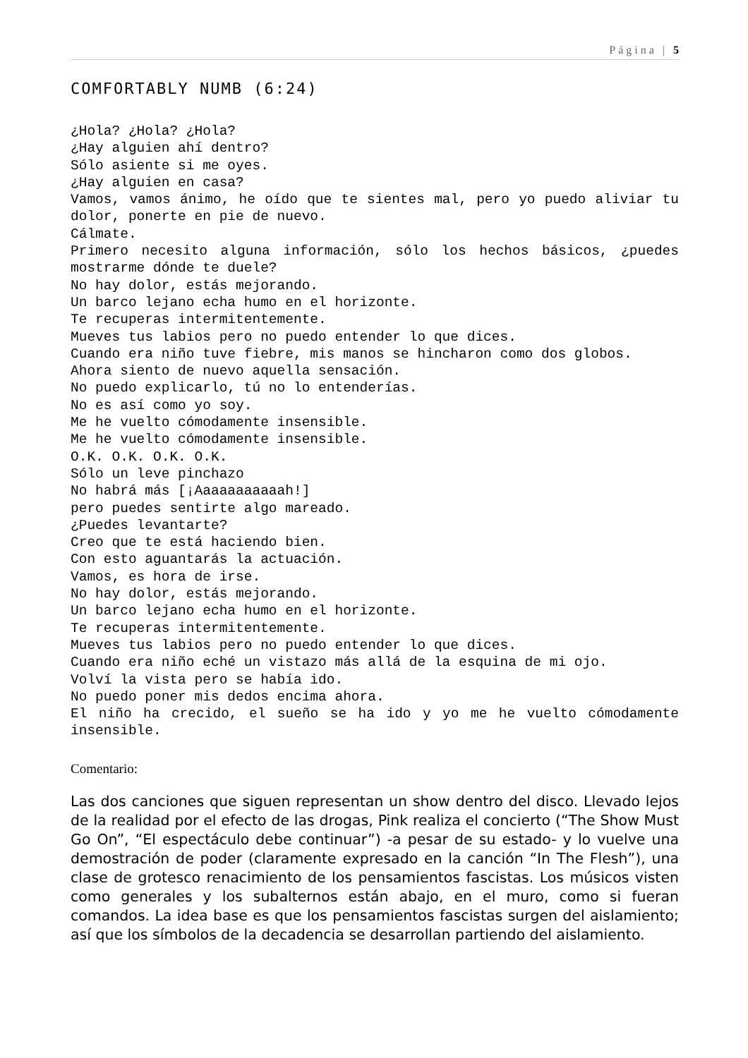Página | 5
COMFORTABLY NUMB (6:24)
¿Hola? ¿Hola? ¿Hola?
¿Hay alguien ahí dentro?
Sólo asiente si me oyes.
¿Hay alguien en casa?
Vamos, vamos ánimo, he oído que te sientes mal, pero yo puedo aliviar tu dolor, ponerte en pie de nuevo.
Cálmate.
Primero necesito alguna información, sólo los hechos básicos, ¿puedes mostrarme dónde te duele?
No hay dolor, estás mejorando.
Un barco lejano echa humo en el horizonte.
Te recuperas intermitentemente.
Mueves tus labios pero no puedo entender lo que dices.
Cuando era niño tuve fiebre, mis manos se hincharon como dos globos.
Ahora siento de nuevo aquella sensación.
No puedo explicarlo, tú no lo entenderías.
No es así como yo soy.
Me he vuelto cómodamente insensible.
Me he vuelto cómodamente insensible.
O.K. O.K. O.K. O.K.
Sólo un leve pinchazo
No habrá más [¡Aaaaaaaaaaah!]
pero puedes sentirte algo mareado.
¿Puedes levantarte?
Creo que te está haciendo bien.
Con esto aguantarás la actuación.
Vamos, es hora de irse.
No hay dolor, estás mejorando.
Un barco lejano echa humo en el horizonte.
Te recuperas intermitentemente.
Mueves tus labios pero no puedo entender lo que dices.
Cuando era niño eché un vistazo más allá de la esquina de mi ojo.
Volví la vista pero se había ido.
No puedo poner mis dedos encima ahora.
El niño ha crecido, el sueño se ha ido y yo me he vuelto cómodamente insensible.
Comentario:
Las dos canciones que siguen representan un show dentro del disco. Llevado lejos de la realidad por el efecto de las drogas, Pink realiza el concierto (“The Show Must Go On”, “El espectáculo debe continuar”) -a pesar de su estado- y lo vuelve una demostración de poder (claramente expresado en la canción “In The Flesh”), una clase de grotesco renacimiento de los pensamientos fascistas. Los músicos visten como generales y los subalternos están abajo, en el muro, como si fueran comandos. La idea base es que los pensamientos fascistas surgen del aislamiento; así que los símbolos de la decadencia se desarrollan partiendo del aislamiento.